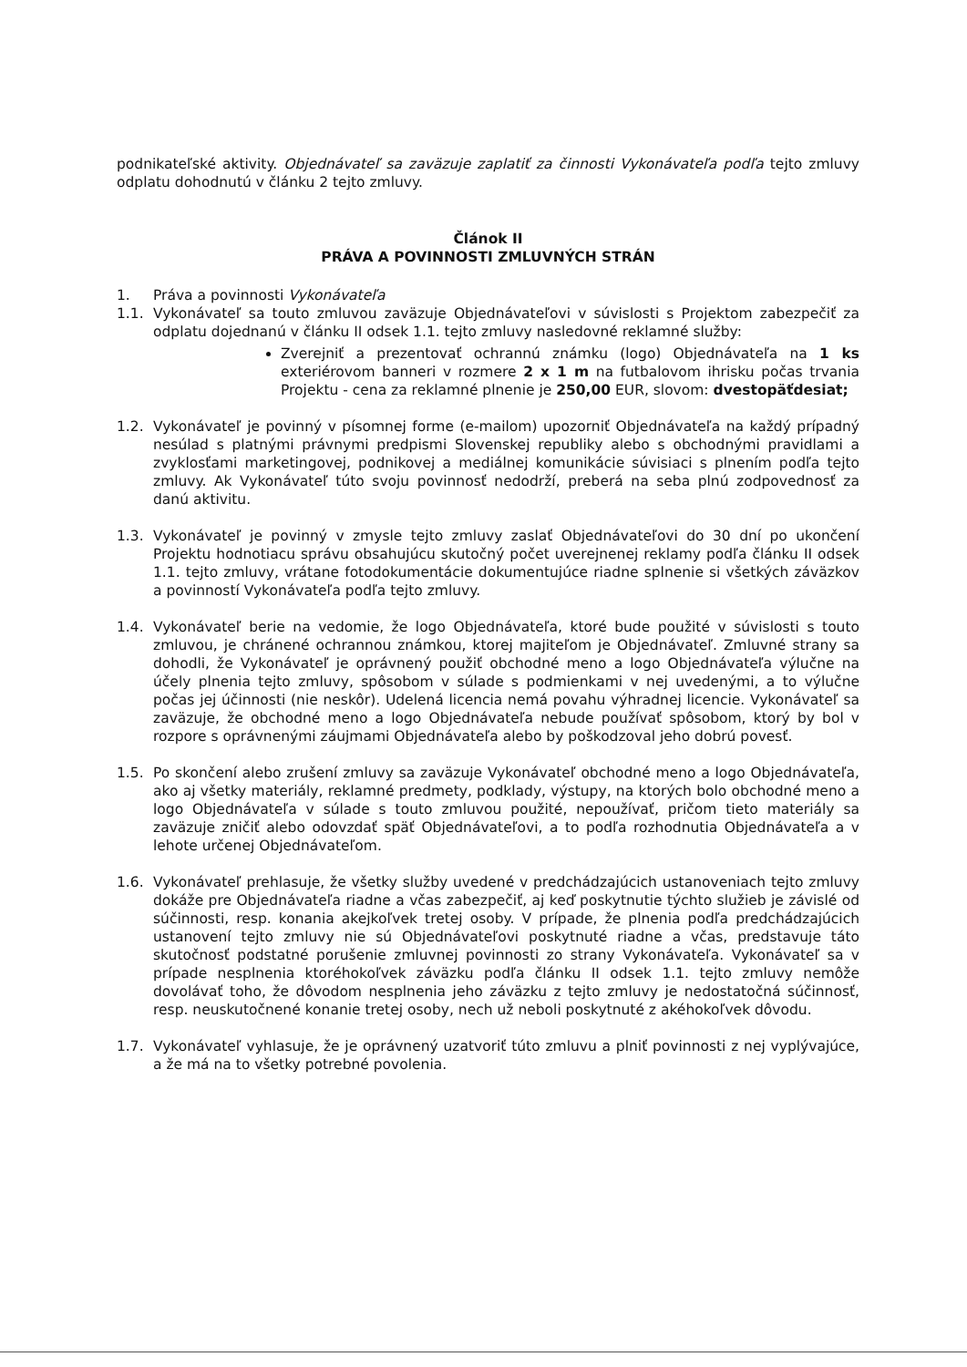podnikateľské aktivity. Objednávateľ sa zaväzuje zaplatiť za činnosti Vykonávateľa podľa tejto zmluvy odplatu dohodnutú v článku 2 tejto zmluvy.
Článok II
PRÁVA A POVINNOSTI ZMLUVNÝCH STRÁN
1. Práva a povinnosti Vykonávateľa
1.1. Vykonávateľ sa touto zmluvou zaväzuje Objednávateľovi v súvislosti s Projektom zabezpečiť za odplatu dojednanú v článku II odsek 1.1. tejto zmluvy nasledovné reklamné služby:
Zverejniť a prezentovať ochrannú známku (logo) Objednávateľa na 1 ks exteriérovom banneri v rozmere 2 x 1 m na futbalovom ihrisku počas trvania Projektu - cena za reklamné plnenie je 250,00 EUR, slovom: dvestopäťdesiat;
1.2. Vykonávateľ je povinný v písomnej forme (e-mailom) upozorniť Objednávateľa na každý prípadný nesúlad s platnými právnymi predpismi Slovenskej republiky alebo s obchodnými pravidlami a zvyklosťami marketingovej, podnikovej a mediálnej komunikácie súvisiaci s plnením podľa tejto zmluvy. Ak Vykonávateľ túto svoju povinnosť nedodrží, preberá na seba plnú zodpovednosť za danú aktivitu.
1.3. Vykonávateľ je povinný v zmysle tejto zmluvy zaslať Objednávateľovi do 30 dní po ukončení Projektu hodnotiacu správu obsahujúcu skutočný počet uverejnenej reklamy podľa článku II odsek 1.1. tejto zmluvy, vrátane fotodokumentácie dokumentujúce riadne splnenie si všetkých záväzkov a povinností Vykonávateľa podľa tejto zmluvy.
1.4. Vykonávateľ berie na vedomie, že logo Objednávateľa, ktoré bude použité v súvislosti s touto zmluvou, je chránené ochrannou známkou, ktorej majiteľom je Objednávateľ. Zmluvné strany sa dohodli, že Vykonávateľ je oprávnený použiť obchodné meno a logo Objednávateľa výlučne na účely plnenia tejto zmluvy, spôsobom v súlade s podmienkami v nej uvedenými, a to výlučne počas jej účinnosti (nie neskôr). Udelená licencia nemá povahu výhradnej licencie. Vykonávateľ sa zaväzuje, že obchodné meno a logo Objednávateľa nebude používať spôsobom, ktorý by bol v rozpore s oprávnenými záujmami Objednávateľa alebo by poškodzoval jeho dobrú povesť.
1.5. Po skončení alebo zrušení zmluvy sa zaväzuje Vykonávateľ obchodné meno a logo Objednávateľa, ako aj všetky materiály, reklamné predmety, podklady, výstupy, na ktorých bolo obchodné meno a logo Objednávateľa v súlade s touto zmluvou použité, nepoužívať, pričom tieto materiály sa zaväzuje zničiť alebo odovzdať späť Objednávateľovi, a to podľa rozhodnutia Objednávateľa a v lehote určenej Objednávateľom.
1.6. Vykonávateľ prehlasuje, že všetky služby uvedené v predchádzajúcich ustanoveniach tejto zmluvy dokáže pre Objednávateľa riadne a včas zabezpečiť, aj keď poskytnutie týchto služieb je závislé od súčinnosti, resp. konania akejkoľvek tretej osoby. V prípade, že plnenia podľa predchádzajúcich ustanovení tejto zmluvy nie sú Objednávateľovi poskytnuté riadne a včas, predstavuje táto skutočnosť podstatné porušenie zmluvnej povinnosti zo strany Vykonávateľa. Vykonávateľ sa v prípade nesplnenia ktoréhokoľvek záväzku podľa článku II odsek 1.1. tejto zmluvy nemôže dovolávať toho, že dôvodom nesplnenia jeho záväzku z tejto zmluvy je nedostatočná súčinnosť, resp. neuskutočnené konanie tretej osoby, nech už neboli poskytnuté z akéhokoľvek dôvodu.
1.7. Vykonávateľ vyhlasuje, že je oprávnený uzatvoriť túto zmluvu a plniť povinnosti z nej vyplývajúce, a že má na to všetky potrebné povolenia.